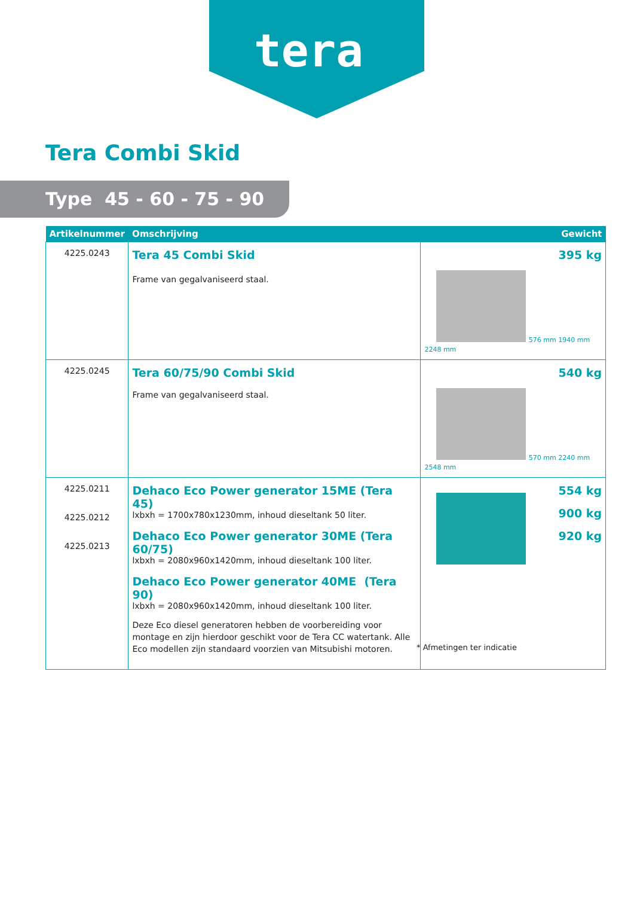tera
Tera Combi Skid
Type 45 - 60 - 75 - 90
| Artikelnummer | Omschrijving | Gewicht |
| --- | --- | --- |
| 4225.0243 | Tera 45 Combi Skid Frame van gegalvaniseerd staal. | 395 kg 576 mm 1940 mm 2248 mm |
| 4225.0245 | Tera 60/75/90 Combi Skid Frame van gegalvaniseerd staal. | 540 kg 570 mm 2240 mm 2548 mm |
| 4225.0211 4225.0212 4225.0213 | Dehaco Eco Power generator 15ME (Tera 45) lxbxh = 1700x780x1230mm, inhoud dieseltank 50 liter. Dehaco Eco Power generator 30ME (Tera 60/75) lxbxh = 2080x960x1420mm, inhoud dieseltank 100 liter. Dehaco Eco Power generator 40ME (Tera 90) lxbxh = 2080x960x1420mm, inhoud dieseltank 100 liter. Deze Eco diesel generatoren hebben de voorbereiding voor montage en zijn hierdoor geschikt voor de Tera CC watertank. Alle Eco modellen zijn standaard voorzien van Mitsubishi motoren. | 554 kg 900 kg 920 kg |
* Afmetingen ter indicatie